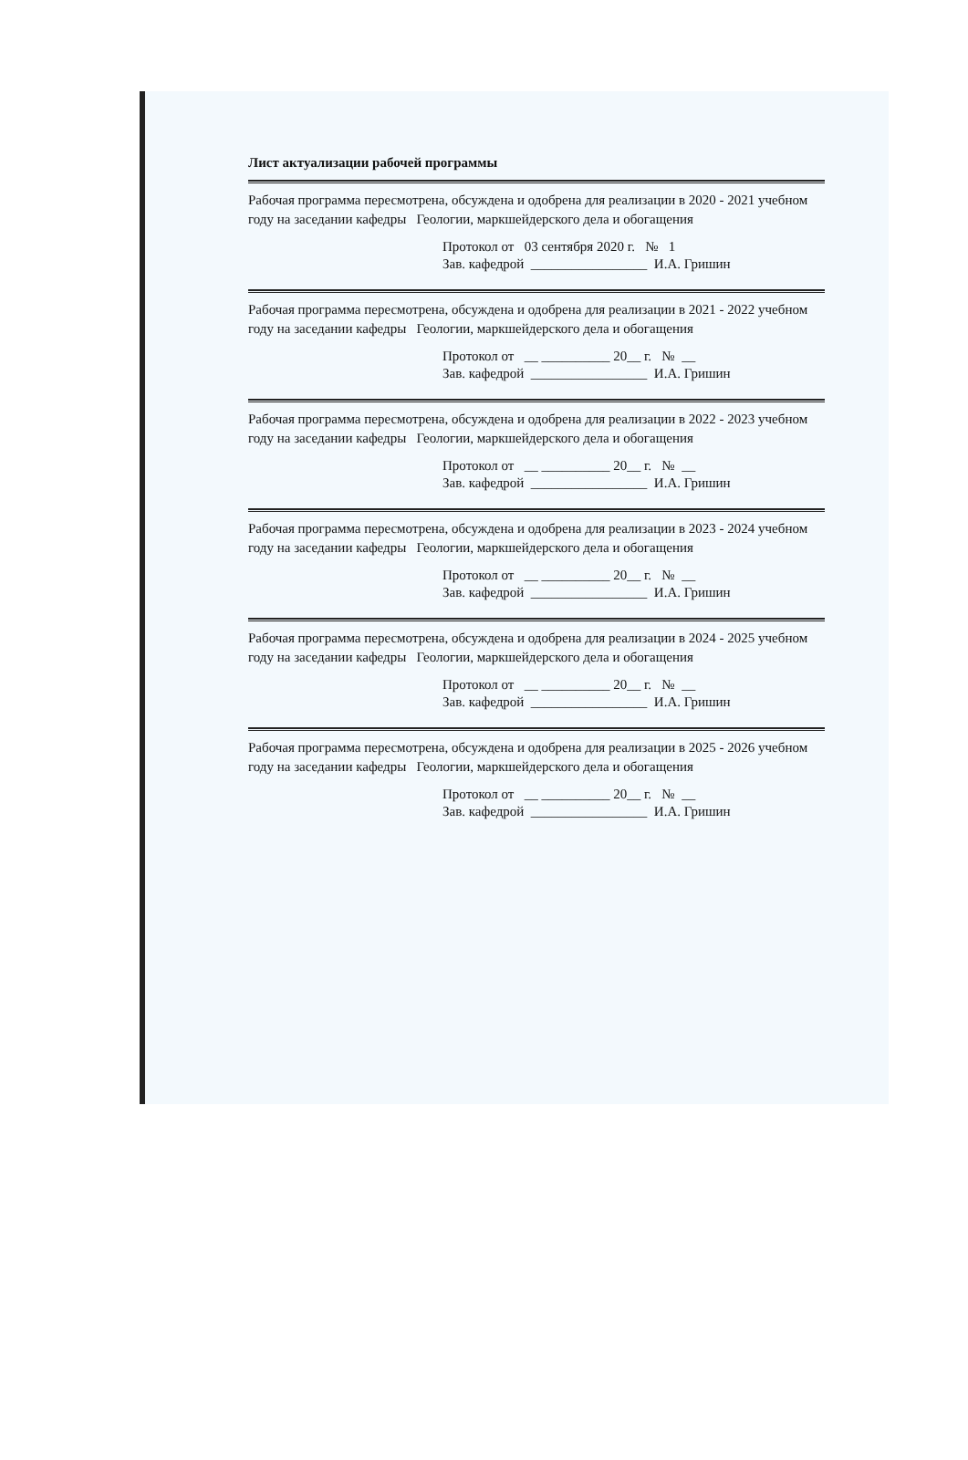Лист актуализации рабочей программы
Рабочая программа пересмотрена, обсуждена и одобрена для реализации в 2020 - 2021 учебном году на заседании кафедры Геологии, маркшейдерского дела и обогащения
Протокол от 03 сентября 2020 г. № 1
Зав. кафедрой _________________ И.А. Гришин
Рабочая программа пересмотрена, обсуждена и одобрена для реализации в 2021 - 2022 учебном году на заседании кафедры Геологии, маркшейдерского дела и обогащения
Протокол от __ __________ 20__ г. № __
Зав. кафедрой _________________ И.А. Гришин
Рабочая программа пересмотрена, обсуждена и одобрена для реализации в 2022 - 2023 учебном году на заседании кафедры Геологии, маркшейдерского дела и обогащения
Протокол от __ __________ 20__ г. № __
Зав. кафедрой _________________ И.А. Гришин
Рабочая программа пересмотрена, обсуждена и одобрена для реализации в 2023 - 2024 учебном году на заседании кафедры Геологии, маркшейдерского дела и обогащения
Протокол от __ __________ 20__ г. № __
Зав. кафедрой _________________ И.А. Гришин
Рабочая программа пересмотрена, обсуждена и одобрена для реализации в 2024 - 2025 учебном году на заседании кафедры Геологии, маркшейдерского дела и обогащения
Протокол от __ __________ 20__ г. № __
Зав. кафедрой _________________ И.А. Гришин
Рабочая программа пересмотрена, обсуждена и одобрена для реализации в 2025 - 2026 учебном году на заседании кафедры Геологии, маркшейдерского дела и обогащения
Протокол от __ __________ 20__ г. № __
Зав. кафедрой _________________ И.А. Гришин